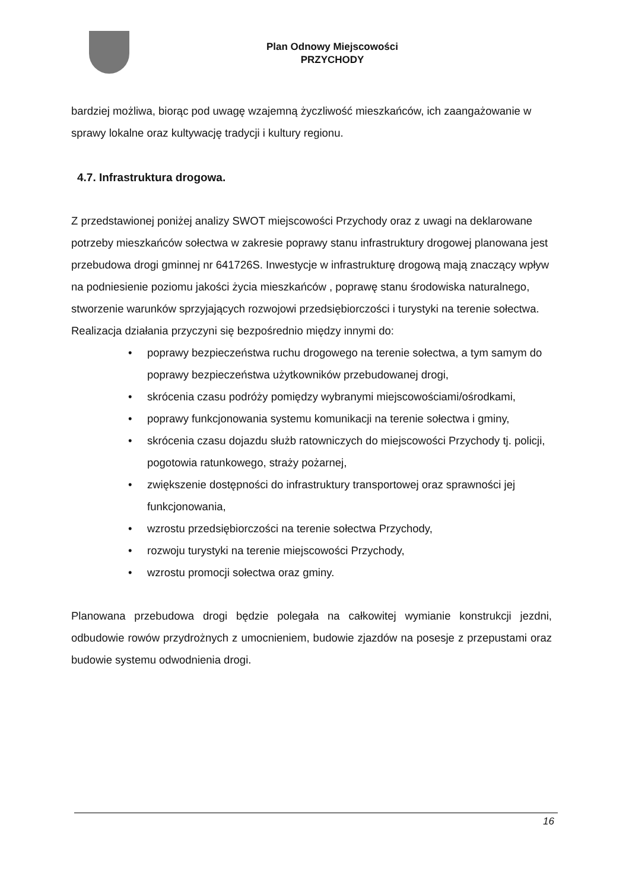Plan Odnowy Miejscowości
PRZYCHODY
bardziej możliwa, biorąc pod uwagę wzajemną życzliwość mieszkańców, ich zaangażowanie w sprawy lokalne oraz kultywację tradycji i kultury regionu.
4.7. Infrastruktura drogowa.
Z przedstawionej poniżej analizy SWOT miejscowości Przychody oraz z uwagi na deklarowane potrzeby mieszkańców sołectwa w zakresie poprawy stanu infrastruktury drogowej planowana jest przebudowa drogi gminnej nr 641726S. Inwestycje w infrastrukturę drogową mają znaczący wpływ na podniesienie poziomu jakości życia mieszkańców , poprawę stanu środowiska naturalnego, stworzenie warunków sprzyjających rozwojowi przedsiębiorczości i turystyki na terenie sołectwa.
Realizacja działania przyczyni się bezpośrednio między innymi do:
• poprawy bezpieczeństwa ruchu drogowego na terenie sołectwa, a tym samym do poprawy bezpieczeństwa użytkowników przebudowanej drogi,
• skrócenia czasu podróży pomiędzy wybranymi miejscowościami/ośrodkami,
• poprawy funkcjonowania systemu komunikacji na terenie sołectwa i gminy,
• skrócenia czasu dojazdu służb ratowniczych do miejscowości Przychody tj. policji, pogotowia ratunkowego, straży pożarnej,
• zwiększenie dostępności do infrastruktury transportowej oraz sprawności jej funkcjonowania,
• wzrostu przedsiębiorczości na terenie sołectwa Przychody,
• rozwoju turystyki na terenie miejscowości Przychody,
• wzrostu promocji sołectwa oraz gminy.
Planowana przebudowa drogi będzie polegała na całkowitej wymianie konstrukcji jezdni, odbudowie rowów przydrożnych z umocnieniem, budowie zjazdów na posesje z przepustami oraz budowie systemu odwodnienia drogi.
16